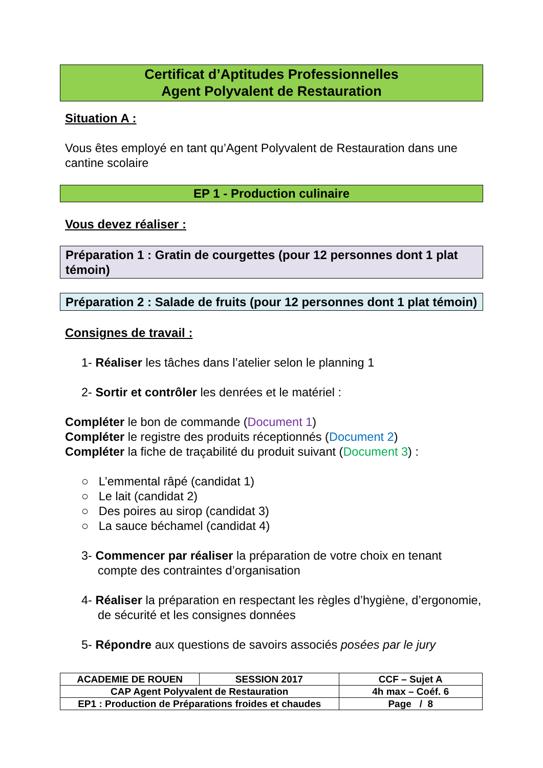Certificat d’Aptitudes Professionnelles
Agent Polyvalent de Restauration
Situation A :
Vous êtes employé en tant qu’Agent Polyvalent de Restauration dans une cantine scolaire
EP 1 - Production culinaire
Vous devez réaliser :
Préparation 1 : Gratin de courgettes (pour 12 personnes dont 1 plat témoin)
Préparation 2 : Salade de fruits (pour 12 personnes dont 1 plat témoin)
Consignes de travail :
1- Réaliser les tâches dans l’atelier selon le planning 1
2- Sortir et contrôler les denrées et le matériel :
Compléter le bon de commande (Document 1)
Compléter le registre des produits réceptionnés (Document 2)
Compléter la fiche de traçabilité du produit suivant (Document 3) :
○ L’emmental râpé (candidat 1)
○ Le lait (candidat 2)
○ Des poires au sirop (candidat 3)
○ La sauce béchamel (candidat 4)
3- Commencer par réaliser la préparation de votre choix en tenant compte des contraintes d’organisation
4- Réaliser la préparation en respectant les règles d’hygiène, d’ergonomie, de sécurité et les consignes données
5- Répondre aux questions de savoirs associés posées par le jury
| ACADEMIE DE ROUEN | SESSION 2017 | CCF – Sujet A |
| CAP Agent Polyvalent de Restauration | | 4h max – Coéf. 6 |
| EP1 : Production de Préparations froides et chaudes | | Page / 8 |